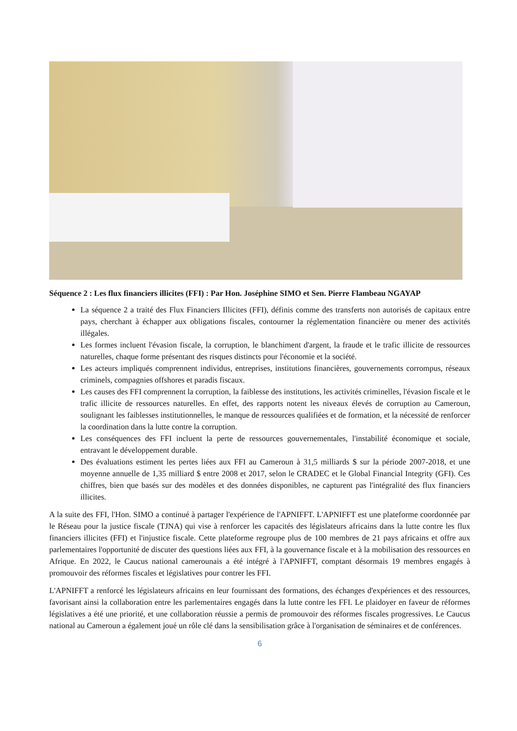Séquence 2 : Les flux financiers illicites (FFI) : Par Hon. Joséphine SIMO et Sen. Pierre Flambeau NGAYAP
La séquence 2 a traité des Flux Financiers Illicites (FFI), définis comme des transferts non autorisés de capitaux entre pays, cherchant à échapper aux obligations fiscales, contourner la réglementation financière ou mener des activités illégales.
Les formes incluent l'évasion fiscale, la corruption, le blanchiment d'argent, la fraude et le trafic illicite de ressources naturelles, chaque forme présentant des risques distincts pour l'économie et la société.
Les acteurs impliqués comprennent individus, entreprises, institutions financières, gouvernements corrompus, réseaux criminels, compagnies offshores et paradis fiscaux.
Les causes des FFI comprennent la corruption, la faiblesse des institutions, les activités criminelles, l'évasion fiscale et le trafic illicite de ressources naturelles. En effet, des rapports notent les niveaux élevés de corruption au Cameroun, soulignant les faiblesses institutionnelles, le manque de ressources qualifiées et de formation, et la nécessité de renforcer la coordination dans la lutte contre la corruption.
Les conséquences des FFI incluent la perte de ressources gouvernementales, l'instabilité économique et sociale, entravant le développement durable.
Des évaluations estiment les pertes liées aux FFI au Cameroun à 31,5 milliards $ sur la période 2007-2018, et une moyenne annuelle de 1,35 milliard $ entre 2008 et 2017, selon le CRADEC et le Global Financial Integrity (GFI). Ces chiffres, bien que basés sur des modèles et des données disponibles, ne capturent pas l'intégralité des flux financiers illicites.
A la suite des FFI, l'Hon. SIMO a continué à partager l'expérience de l'APNIFFT. L'APNIFFT est une plateforme coordonnée par le Réseau pour la justice fiscale (TJNA) qui vise à renforcer les capacités des législateurs africains dans la lutte contre les flux financiers illicites (FFI) et l'injustice fiscale. Cette plateforme regroupe plus de 100 membres de 21 pays africains et offre aux parlementaires l'opportunité de discuter des questions liées aux FFI, à la gouvernance fiscale et à la mobilisation des ressources en Afrique. En 2022, le Caucus national camerounais a été intégré à l'APNIFFT, comptant désormais 19 membres engagés à promouvoir des réformes fiscales et législatives pour contrer les FFI.
L'APNIFFT a renforcé les législateurs africains en leur fournissant des formations, des échanges d'expériences et des ressources, favorisant ainsi la collaboration entre les parlementaires engagés dans la lutte contre les FFI. Le plaidoyer en faveur de réformes législatives a été une priorité, et une collaboration réussie a permis de promouvoir des réformes fiscales progressives. Le Caucus national au Cameroun a également joué un rôle clé dans la sensibilisation grâce à l'organisation de séminaires et de conférences.
6